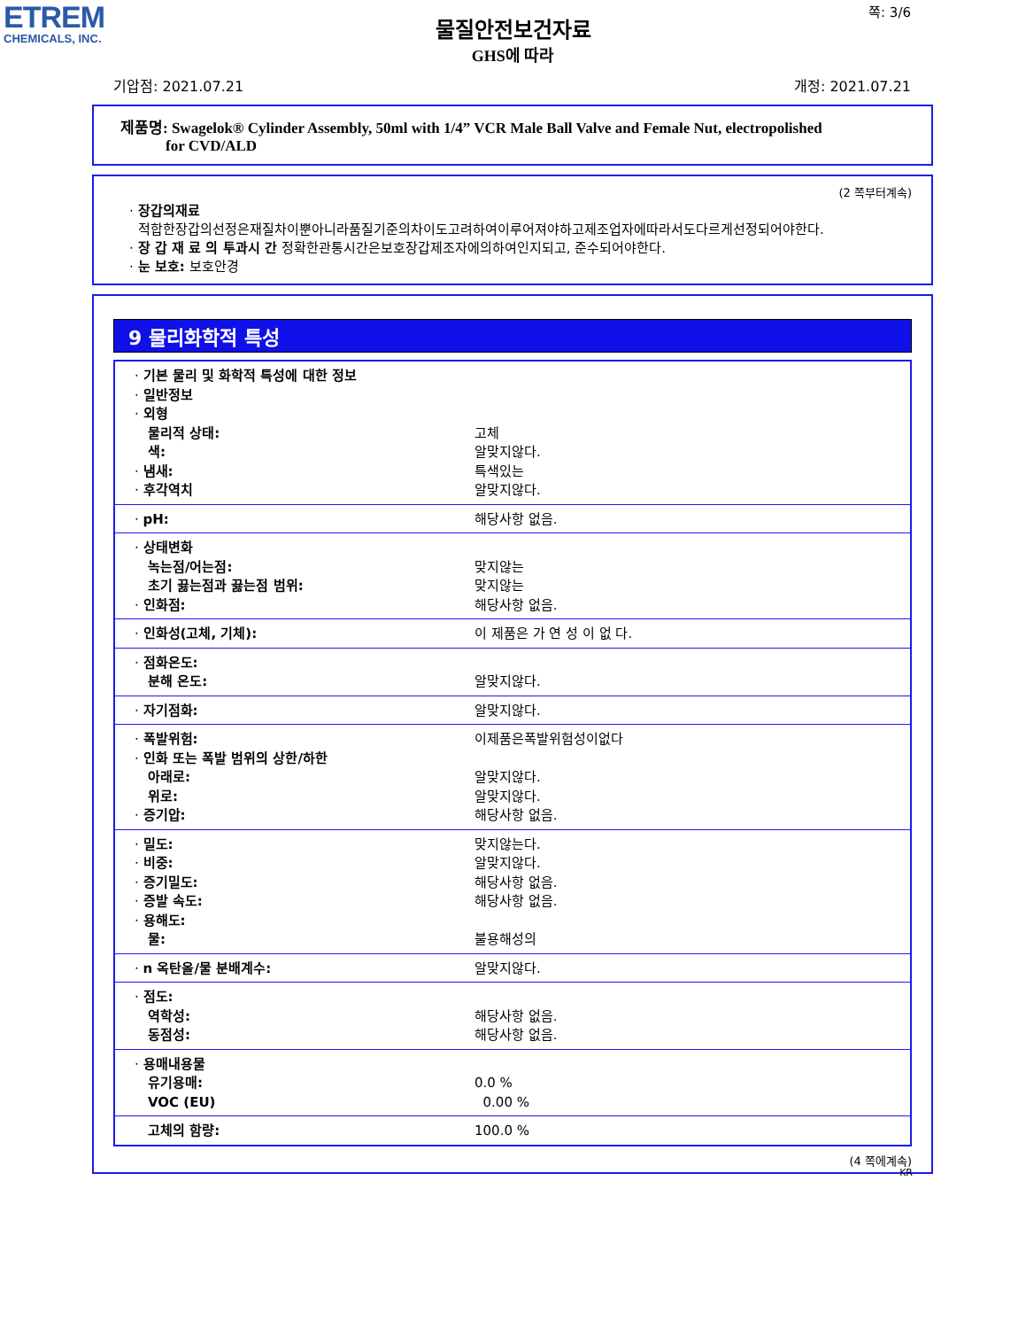ЕТREM
CHEMICALS, INC.
쪽: 3/6
물질안전보건자료
GHS에 따라
기압점: 2021.07.21 개정: 2021.07.21
제품명: Swagelok® Cylinder Assembly, 50ml with 1/4” VCR Male Ball Valve and Female Nut, electropolished
for CVD/ALD
(2 쪽부터계속)
· 장갑의재료
적합한장갑의선정은재질차이뿐아니라품질기준의차이도고려하여이루어져야하고제조업자에따라서도다르게선정되어야한다.
· 장 갑 재 료 의 투과시 간 정확한관통시간은보호장갑제조자에의하여인지되고, 준수되어야한다.
· 눈 보호: 보호안경
9 물리화학적 특성
| · 기본 물리 및 화학적 특성에 대한 정보 · 일반정보 · 외형 물리적 상태: 색: · 냄새: · 후각역치 | 고체 알맞지않다. 특색있는 알맞지않다. |
| · pH: | 해당사항 없음. |
| · 상태변화 녹는점/어는점: 초기 끓는점과 끓는점 범위: · 인화점: | 맞지않는 맞지않는 해당사항 없음. |
| · 인화성(고체, 기체): | 이 제품은 가 연 성 이 없 다. |
| · 점화온도: 분해 온도: | 알맞지않다. |
| · 자기점화: | 알맞지않다. |
| · 폭발위험: · 인화 또는 폭발 범위의 상한/하한 아래로: 위로: · 증기압: | 이제품은폭발위험성이없다 알맞지않다. 알맞지않다. 해당사항 없음. |
| · 밀도: · 비중: · 증기밀도: · 증발 속도: · 용해도: 물: | 맞지않는다. 알맞지않다. 해당사항 없음. 해당사항 없음. 불용해성의 |
| · n 옥탄올/물 분배계수: | 알맞지않다. |
| · 점도: 역학성: 동점성: | 해당사항 없음. 해당사항 없음. |
| · 용매내용물 유기용매: VOC (EU) | 0.0 % 0.00 % |
| 고체의 함량: | 100.0 % |
(4 쪽에계속)
KR